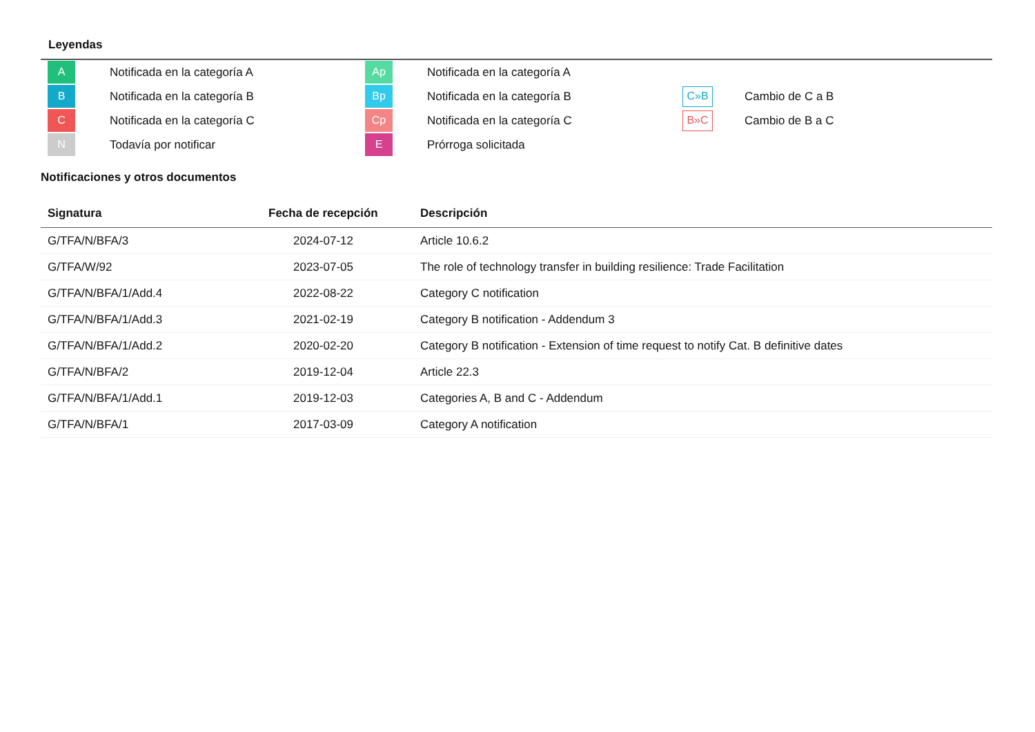Leyendas
| A | Notificada en la categoría A | Ap | Notificada en la categoría A | | |
| B | Notificada en la categoría B | Bp | Notificada en la categoría B | C»B | Cambio de C a B |
| C | Notificada en la categoría C | Cp | Notificada en la categoría C | B»C | Cambio de B a C |
| N | Todavía por notificar | E | Prórroga solicitada | | |
Notificaciones y otros documentos
| Signatura | Fecha de recepción | Descripción |
| --- | --- | --- |
| G/TFA/N/BFA/3 | 2024-07-12 | Article 10.6.2 |
| G/TFA/W/92 | 2023-07-05 | The role of technology transfer in building resilience: Trade Facilitation |
| G/TFA/N/BFA/1/Add.4 | 2022-08-22 | Category C notification |
| G/TFA/N/BFA/1/Add.3 | 2021-02-19 | Category B notification - Addendum 3 |
| G/TFA/N/BFA/1/Add.2 | 2020-02-20 | Category B notification - Extension of time request to notify Cat. B definitive dates |
| G/TFA/N/BFA/2 | 2019-12-04 | Article 22.3 |
| G/TFA/N/BFA/1/Add.1 | 2019-12-03 | Categories A, B and C - Addendum |
| G/TFA/N/BFA/1 | 2017-03-09 | Category A notification |